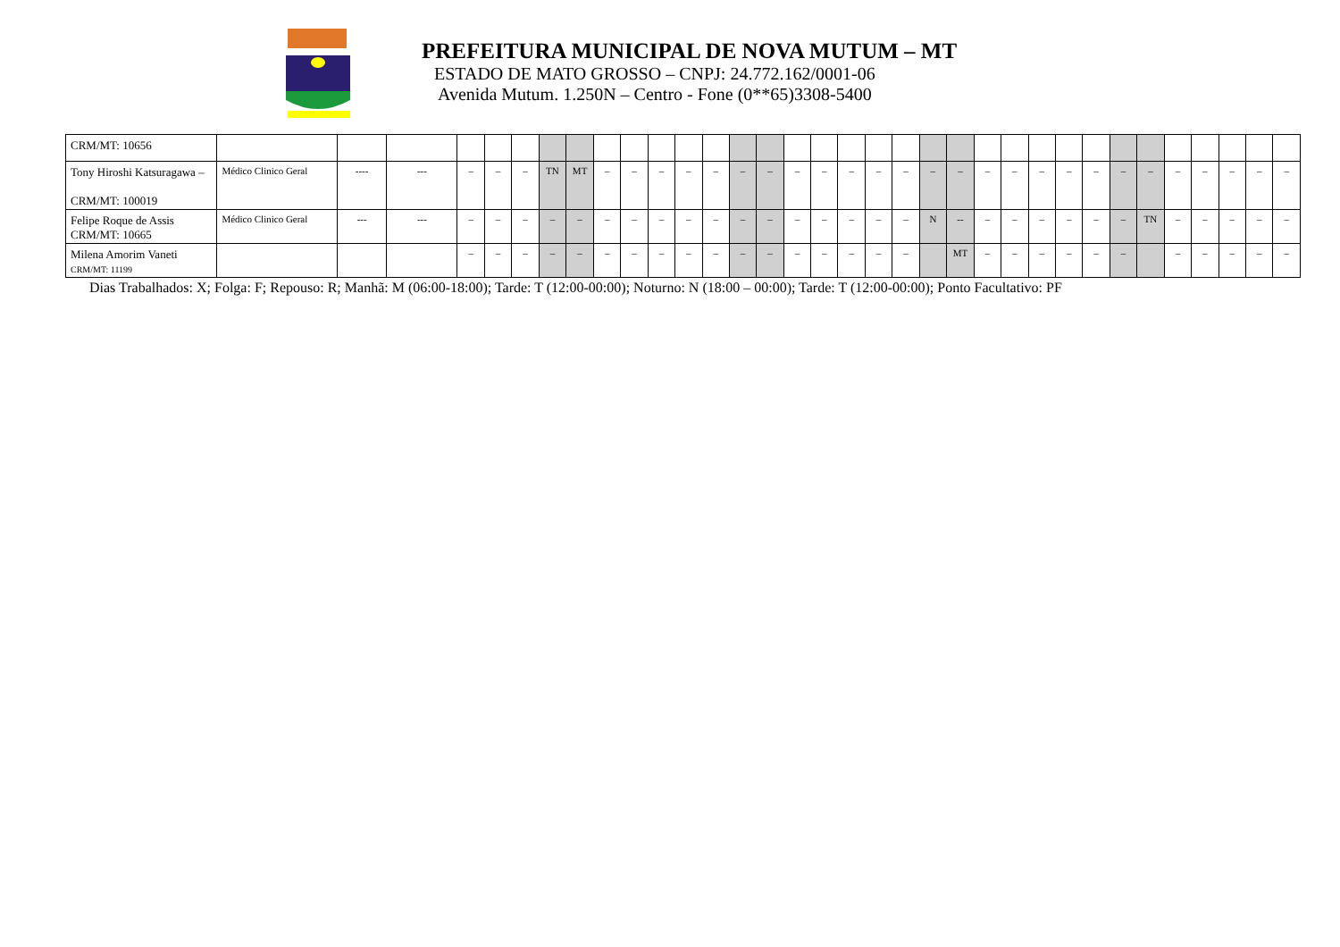PREFEITURA MUNICIPAL DE NOVA MUTUM – MT
ESTADO DE MATO GROSSO – CNPJ: 24.772.162/0001-06
Avenida Mutum. 1.250N – Centro - Fone (0**65)3308-5400
| CRM/MT: 10656 | | | | | | | | | | | | | | | | | | | | | | | | | | | | | | | | | | |
| Tony Hiroshi Katsuragawa – CRM/MT: 100019 | Médico Clinico Geral | ---- | --- | – | – | – | TN | MT | – | – | – | – | – | – | – | – | – | – | – | – | – | – | – | – | – | – | – | – | – | – | – | – | – | – |
| Felipe Roque de Assis CRM/MT: 10665 | Médico Clinico Geral | --- | --- | – | – | – | – | – | – | – | – | – | – | – | – | – | – | – | – | – | N | -- | – | – | – | – | – | – | TN | – | – | – | – | – |
| Milena Amorim Vaneti CRM/MT: 11199 | | | | – | – | – | – | – | – | – | – | – | – | – | – | – | – | – | – | – | | MT | – | – | – | – | – | – | | – | – | – | – | – |
Dias Trabalhados: X; Folga: F; Repouso: R; Manhã: M (06:00-18:00); Tarde: T (12:00-00:00); Noturno: N (18:00 – 00:00); Tarde: T (12:00-00:00); Ponto Facultativo: PF